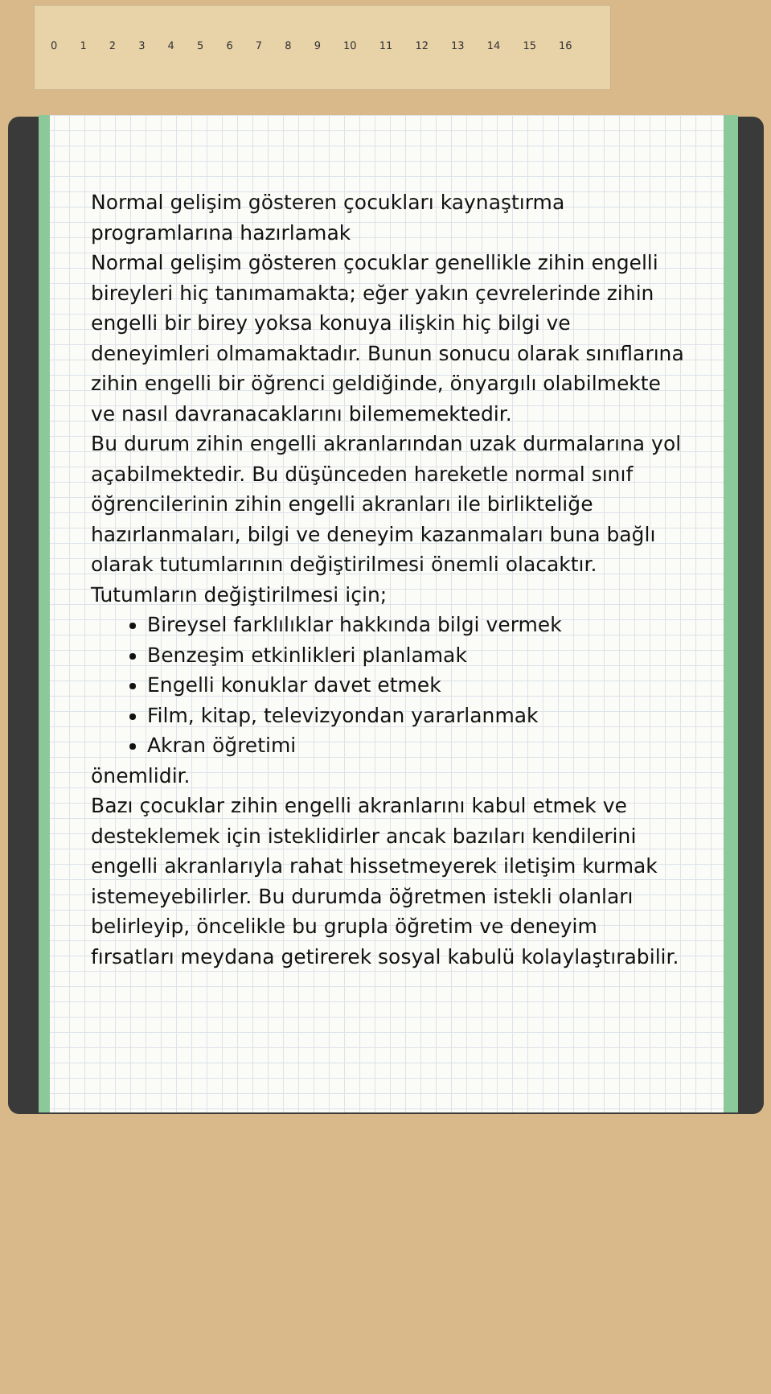0 1 2 3 4 5 6 7 8 9 10 11 12 13 14 15 16
Normal gelişim gösteren çocukları kaynaştırma programlarına hazırlamak
Normal gelişim gösteren çocuklar genellikle zihin engelli bireyleri hiç tanımamakta; eğer yakın çevrelerinde zihin engelli bir birey yoksa konuya ilişkin hiç bilgi ve deneyimleri olmamaktadır. Bunun sonucu olarak sınıflarına zihin engelli bir öğrenci geldiğinde, önyargılı olabilmekte ve nasıl davranacaklarını bilememektedir.
Bu durum zihin engelli akranlarından uzak durmalarına yol açabilmektedir. Bu düşünceden hareketle normal sınıf öğrencilerinin zihin engelli akranları ile birlikteliğe hazırlanmaları, bilgi ve deneyim kazanmaları buna bağlı olarak tutumlarının değiştirilmesi önemli olacaktır.
Tutumların değiştirilmesi için;
Bireysel farklılıklar hakkında bilgi vermek
Benzeşim etkinlikleri planlamak
Engelli konuklar davet etmek
Film, kitap, televizyondan yararlanmak
Akran öğretimi
önemlidir.
Bazı çocuklar zihin engelli akranlarını kabul etmek ve desteklemek için isteklidirler ancak bazıları kendilerini engelli akranlarıyla rahat hissetmeyerek iletişim kurmak istemeyebilirler. Bu durumda öğretmen istekli olanları belirleyip, öncelikle bu grupla öğretim ve deneyim fırsatları meydana getirerek sosyal kabulü kolaylaştırabilir.